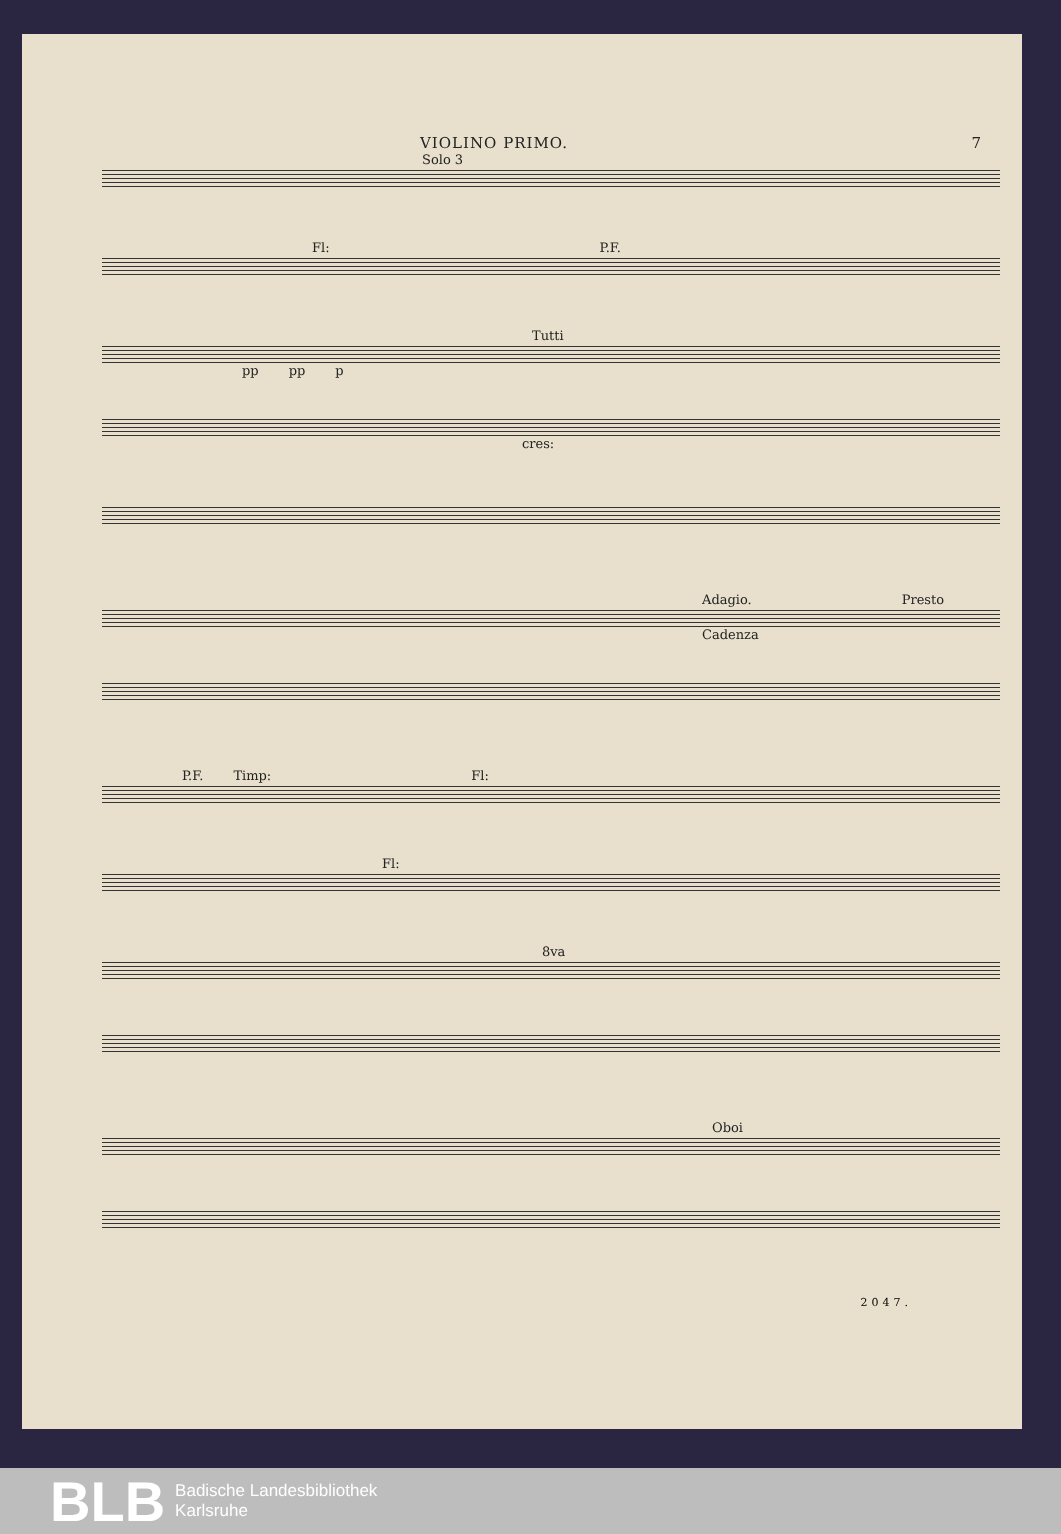VIOLINO PRIMO. 7
Solo 3
Fl: P.F.
Tutti pp pp p
cres:
Adagio. Presto Cadenza
P.F. Timp: Fl:
Fl:
8va
Oboi
2047.
BLB
Badische Landesbibliothek
Karlsruhe